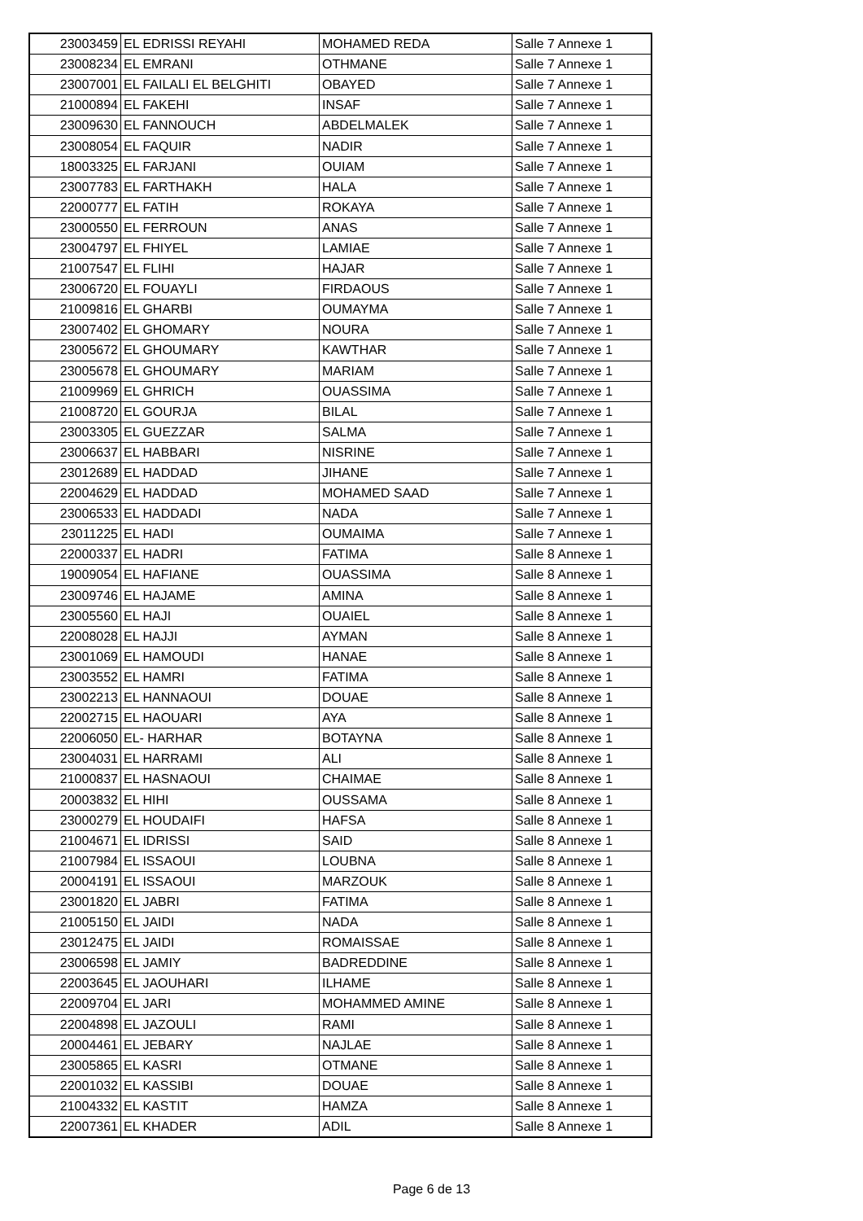| 23003459 | EL EDRISSI REYAHI | MOHAMED REDA | Salle 7 Annexe 1 |
| 23008234 | EL EMRANI | OTHMANE | Salle 7 Annexe 1 |
| 23007001 | EL FAILALI EL BELGHITI | OBAYED | Salle 7 Annexe 1 |
| 21000894 | EL FAKEHI | INSAF | Salle 7 Annexe 1 |
| 23009630 | EL FANNOUCH | ABDELMALEK | Salle 7 Annexe 1 |
| 23008054 | EL FAQUIR | NADIR | Salle 7 Annexe 1 |
| 18003325 | EL FARJANI | OUIAM | Salle 7 Annexe 1 |
| 23007783 | EL FARTHAKH | HALA | Salle 7 Annexe 1 |
| 22000777 | EL FATIH | ROKAYA | Salle 7 Annexe 1 |
| 23000550 | EL FERROUN | ANAS | Salle 7 Annexe 1 |
| 23004797 | EL FHIYEL | LAMIAE | Salle 7 Annexe 1 |
| 21007547 | EL FLIHI | HAJAR | Salle 7 Annexe 1 |
| 23006720 | EL FOUAYLI | FIRDAOUS | Salle 7 Annexe 1 |
| 21009816 | EL GHARBI | OUMAYMA | Salle 7 Annexe 1 |
| 23007402 | EL GHOMARY | NOURA | Salle 7 Annexe 1 |
| 23005672 | EL GHOUMARY | KAWTHAR | Salle 7 Annexe 1 |
| 23005678 | EL GHOUMARY | MARIAM | Salle 7 Annexe 1 |
| 21009969 | EL GHRICH | OUASSIMA | Salle 7 Annexe 1 |
| 21008720 | EL GOURJA | BILAL | Salle 7 Annexe 1 |
| 23003305 | EL GUEZZAR | SALMA | Salle 7 Annexe 1 |
| 23006637 | EL HABBARI | NISRINE | Salle 7 Annexe 1 |
| 23012689 | EL HADDAD | JIHANE | Salle 7 Annexe 1 |
| 22004629 | EL HADDAD | MOHAMED SAAD | Salle 7 Annexe 1 |
| 23006533 | EL HADDADI | NADA | Salle 7 Annexe 1 |
| 23011225 | EL HADI | OUMAIMA | Salle 7 Annexe 1 |
| 22000337 | EL HADRI | FATIMA | Salle 8 Annexe 1 |
| 19009054 | EL HAFIANE | OUASSIMA | Salle 8 Annexe 1 |
| 23009746 | EL HAJAME | AMINA | Salle 8 Annexe 1 |
| 23005560 | EL HAJI | OUAIEL | Salle 8 Annexe 1 |
| 22008028 | EL HAJJI | AYMAN | Salle 8 Annexe 1 |
| 23001069 | EL HAMOUDI | HANAE | Salle 8 Annexe 1 |
| 23003552 | EL HAMRI | FATIMA | Salle 8 Annexe 1 |
| 23002213 | EL HANNAOUI | DOUAE | Salle 8 Annexe 1 |
| 22002715 | EL HAOUARI | AYA | Salle 8 Annexe 1 |
| 22006050 | EL- HARHAR | BOTAYNA | Salle 8 Annexe 1 |
| 23004031 | EL HARRAMI | ALI | Salle 8 Annexe 1 |
| 21000837 | EL HASNAOUI | CHAIMAE | Salle 8 Annexe 1 |
| 20003832 | EL HIHI | OUSSAMA | Salle 8 Annexe 1 |
| 23000279 | EL HOUDAIFI | HAFSA | Salle 8 Annexe 1 |
| 21004671 | EL IDRISSI | SAID | Salle 8 Annexe 1 |
| 21007984 | EL ISSAOUI | LOUBNA | Salle 8 Annexe 1 |
| 20004191 | EL ISSAOUI | MARZOUK | Salle 8 Annexe 1 |
| 23001820 | EL JABRI | FATIMA | Salle 8 Annexe 1 |
| 21005150 | EL JAIDI | NADA | Salle 8 Annexe 1 |
| 23012475 | EL JAIDI | ROMAISSAE | Salle 8 Annexe 1 |
| 23006598 | EL JAMIY | BADREDDINE | Salle 8 Annexe 1 |
| 22003645 | EL JAOUHARI | ILHAME | Salle 8 Annexe 1 |
| 22009704 | EL JARI | MOHAMMED AMINE | Salle 8 Annexe 1 |
| 22004898 | EL JAZOULI | RAMI | Salle 8 Annexe 1 |
| 20004461 | EL JEBARY | NAJLAE | Salle 8 Annexe 1 |
| 23005865 | EL KASRI | OTMANE | Salle 8 Annexe 1 |
| 22001032 | EL KASSIBI | DOUAE | Salle 8 Annexe 1 |
| 21004332 | EL KASTIT | HAMZA | Salle 8 Annexe 1 |
| 22007361 | EL KHADER | ADIL | Salle 8 Annexe 1 |
Page 6 de 13